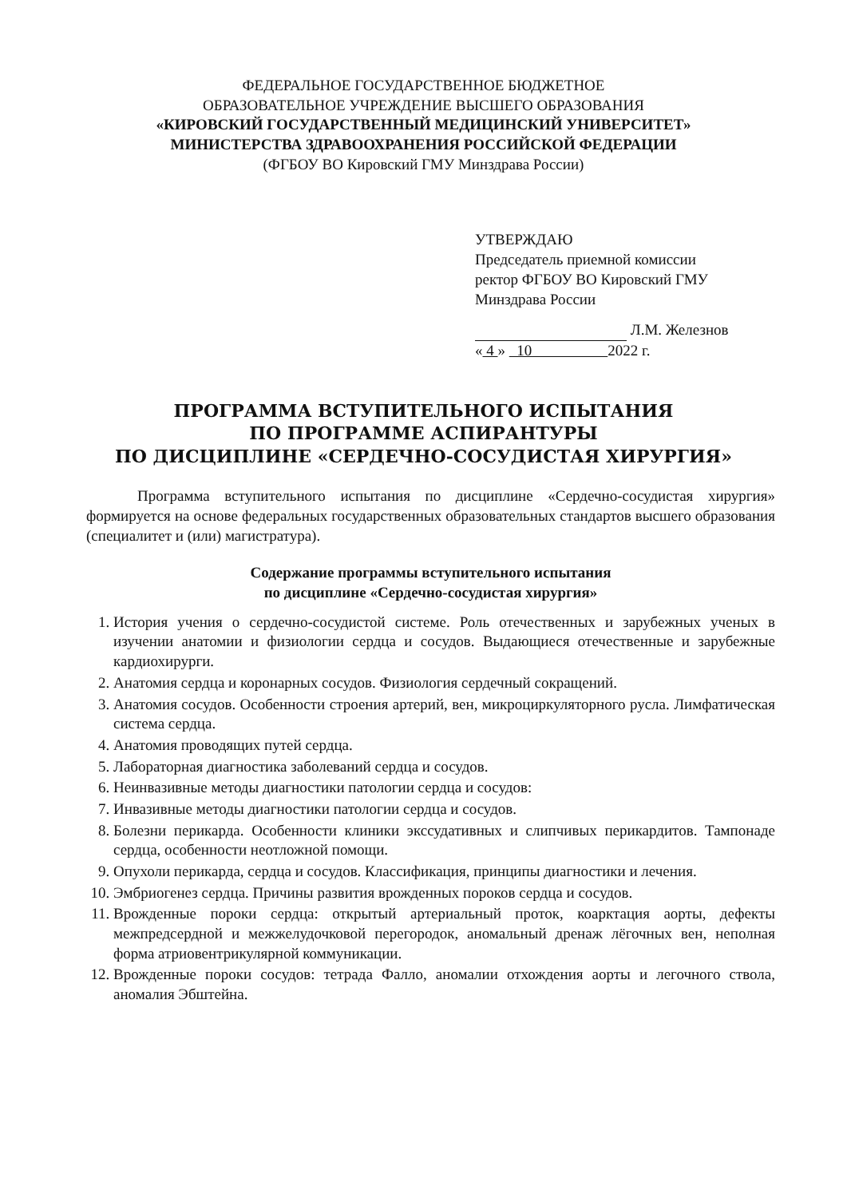ФЕДЕРАЛЬНОЕ ГОСУДАРСТВЕННОЕ БЮДЖЕТНОЕ
ОБРАЗОВАТЕЛЬНОЕ УЧРЕЖДЕНИЕ ВЫСШЕГО ОБРАЗОВАНИЯ
«КИРОВСКИЙ ГОСУДАРСТВЕННЫЙ МЕДИЦИНСКИЙ УНИВЕРСИТЕТ»
МИНИСТЕРСТВА ЗДРАВООХРАНЕНИЯ РОССИЙСКОЙ ФЕДЕРАЦИИ
(ФГБОУ ВО Кировский ГМУ Минздрава России)
УТВЕРЖДАЮ
Председатель приемной комиссии
ректор ФГБОУ ВО Кировский ГМУ
Минздрава России
Л.М. Железнов
« 4 » 10 2022 г.
ПРОГРАММА ВСТУПИТЕЛЬНОГО ИСПЫТАНИЯ
ПО ПРОГРАММЕ АСПИРАНТУРЫ
ПО ДИСЦИПЛИНЕ «СЕРДЕЧНО-СОСУДИСТАЯ ХИРУРГИЯ»
Программа вступительного испытания по дисциплине «Сердечно-сосудистая хирургия» формируется на основе федеральных государственных образовательных стандартов высшего образования (специалитет и (или) магистратура).
Содержание программы вступительного испытания
по дисциплине «Сердечно-сосудистая хирургия»
1. История учения о сердечно-сосудистой системе. Роль отечественных и зарубежных ученых в изучении анатомии и физиологии сердца и сосудов. Выдающиеся отечественные и зарубежные кардиохирурги.
2. Анатомия сердца и коронарных сосудов. Физиология сердечный сокращений.
3. Анатомия сосудов. Особенности строения артерий, вен, микроциркуляторного русла. Лимфатическая система сердца.
4. Анатомия проводящих путей сердца.
5. Лабораторная диагностика заболеваний сердца и сосудов.
6. Неинвазивные методы диагностики патологии сердца и сосудов:
7. Инвазивные методы диагностики патологии сердца и сосудов.
8. Болезни перикарда. Особенности клиники экссудативных и слипчивых перикардитов. Тампонаде сердца, особенности неотложной помощи.
9. Опухоли перикарда, сердца и сосудов. Классификация, принципы диагностики и лечения.
10. Эмбриогенез сердца. Причины развития врожденных пороков сердца и сосудов.
11. Врожденные пороки сердца: открытый артериальный проток, коарктация аорты, дефекты межпредсердной и межжелудочковой перегородок, аномальный дренаж лёгочных вен, неполная форма атриовентрикулярной коммуникации.
12. Врожденные пороки сосудов: тетрада Фалло, аномалии отхождения аорты и легочного ствола, аномалия Эбштейна.